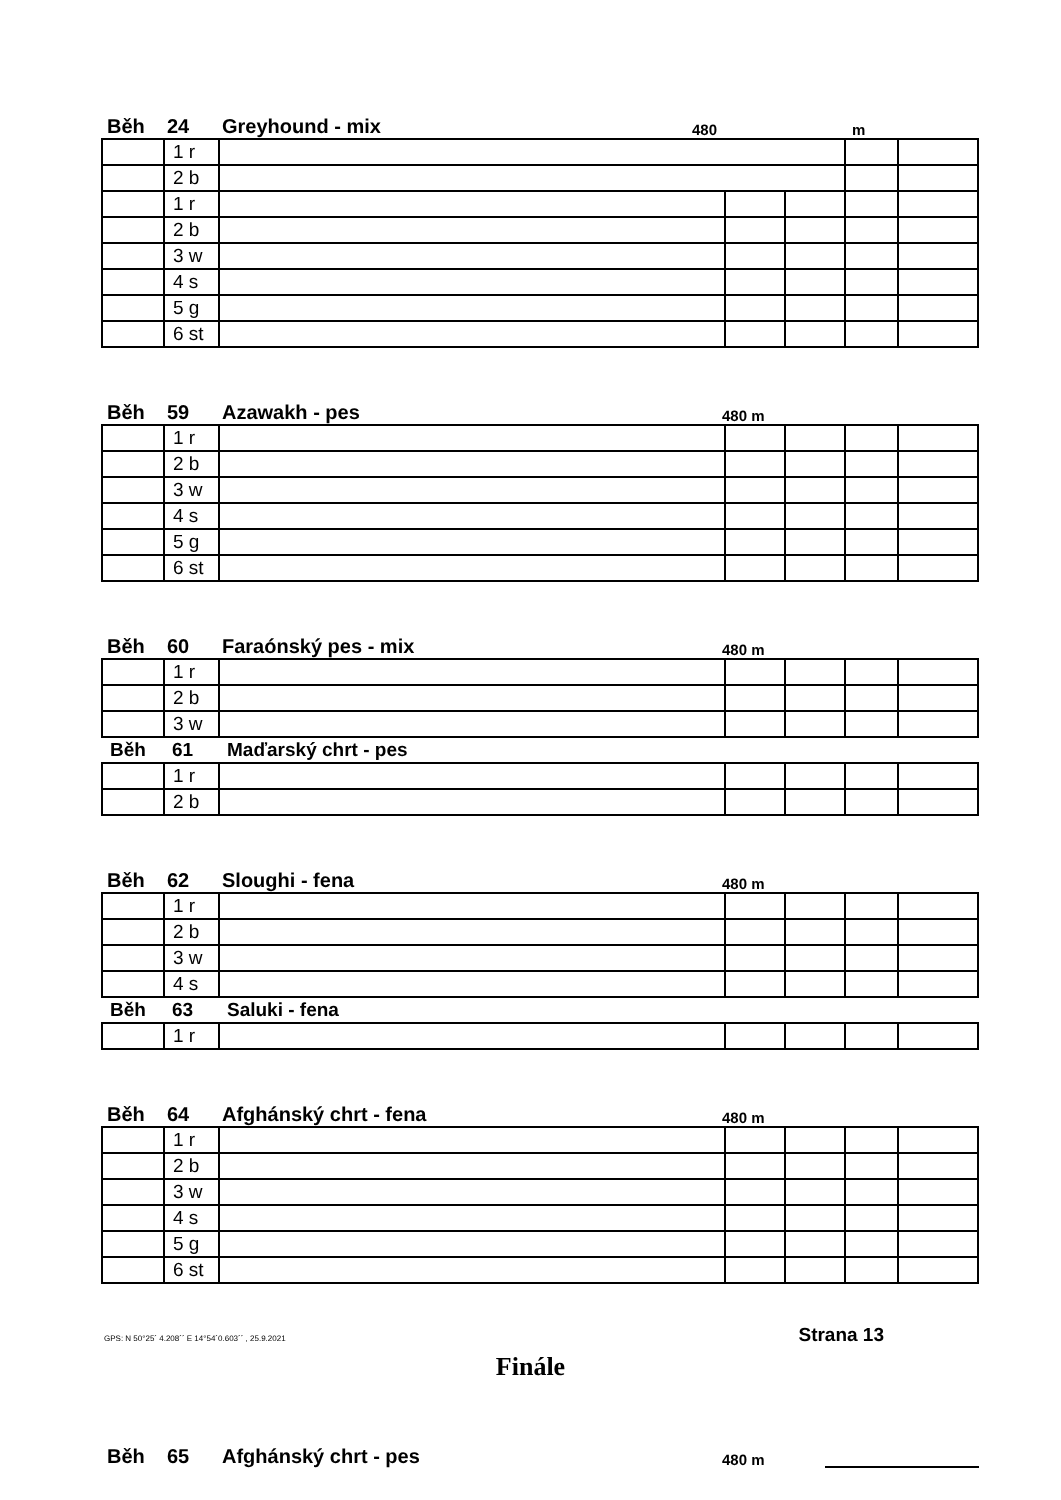Běh 24 Greyhound - mix 480 m
| | 1 r | | | | | |
| | 2 b | | | | | |
| | 1 r | | | | | |
| | 2 b | | | | | |
| | 3 w | | | | | |
| | 4 s | | | | | |
| | 5 g | | | | | |
| | 6 st | | | | | |
Běh 59 Azawakh - pes 480 m
| | 1 r | | | | | |
| | 2 b | | | | | |
| | 3 w | | | | | |
| | 4 s | | | | | |
| | 5 g | | | | | |
| | 6 st | | | | | |
Běh 60 Faraónský pes - mix 480 m
| | 1 r | | | | | |
| | 2 b | | | | | |
| | 3 w | | | | | |
| Běh | 61 | Maďarský chrt - pes | | | | |
| | 1 r | | | | | |
| | 2 b | | | | | |
Běh 62 Sloughi - fena 480 m
| | 1 r | | | | | |
| | 2 b | | | | | |
| | 3 w | | | | | |
| | 4 s | | | | | |
| Běh | 63 | Saluki - fena | | | | |
| | 1 r | | | | | |
Běh 64 Afghánský chrt - fena 480 m
| | 1 r | | | | | |
| | 2 b | | | | | |
| | 3 w | | | | | |
| | 4 s | | | | | |
| | 5 g | | | | | |
| | 6 st | | | | | |
GPS: N 50°25´ 4.208´´ E 14°54´0.603´´ , 25.9.2021 Strana 13
Finále
Běh 65 Afghánský chrt - pes 480 m